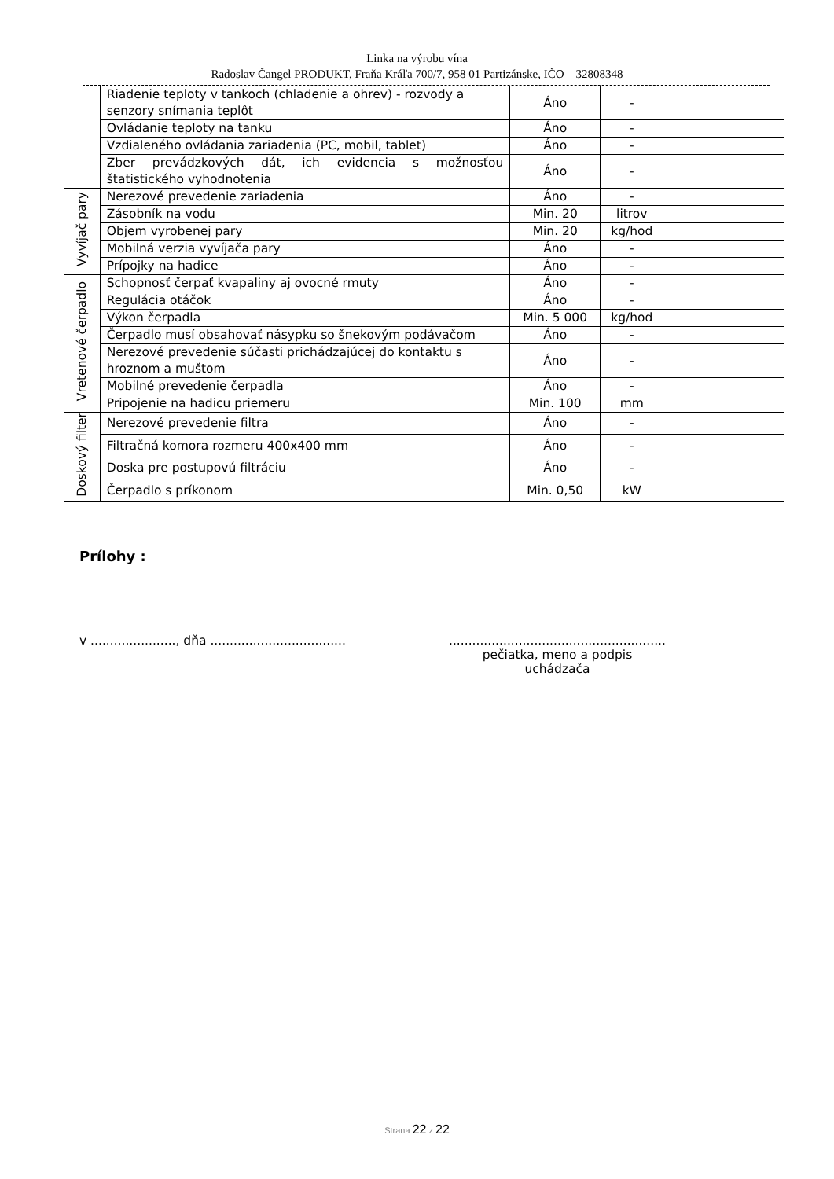Linka na výrobu vína
Radoslav Čangel PRODUKT, Fraňa Kráľa 700/7, 958 01 Partizánske, IČO – 32808348
| | Riadenie teploty v tankoch (chladenie a ohrev) - rozvody a senzory snímania teplôt | Áno | - | |
| | Ovládanie teploty na tanku | Áno | - | |
| | Vzdialeného ovládania zariadenia (PC, mobil, tablet) | Áno | - | |
| | Zber prevádzkových dát, ich evidencia s možnosťou štatistického vyhodnotenia | Áno | - | |
| Vyvíjač pary | Nerezové prevedenie zariadenia | Áno | - | |
| | Zásobník na vodu | Min. 20 | litrov | |
| | Objem vyrobenej pary | Min. 20 | kg/hod | |
| | Mobilná verzia vyvíjača pary | Áno | - | |
| | Prípojky na hadice | Áno | - | |
| Vretenové čerpadlo | Schopnosť čerpať kvapaliny aj ovocné rmuty | Áno | - | |
| | Regulácia otáčok | Áno | - | |
| | Výkon čerpadla | Min. 5 000 | kg/hod | |
| | Čerpadlo musí obsahovať násypku so šnekovým podávačom | Áno | - | |
| | Nerezové prevedenie súčasti prichádzajúcej do kontaktu s hroznom a muštom | Áno | - | |
| | Mobilné prevedenie čerpadla | Áno | - | |
| | Pripojenie na hadicu priemeru | Min. 100 | mm | |
| Doskový filter | Nerezové prevedenie filtra | Áno | - | |
| | Filtračná komora rozmeru 400x400 mm | Áno | - | |
| | Doska pre postupovú filtráciu | Áno | - | |
| | Čerpadlo s príkonom | Min. 0,50 | kW | |
Prílohy :
v ......................, dňa ...................................
........................................................
pečiatka, meno a podpis
uchádzača
Strana 22 z 22